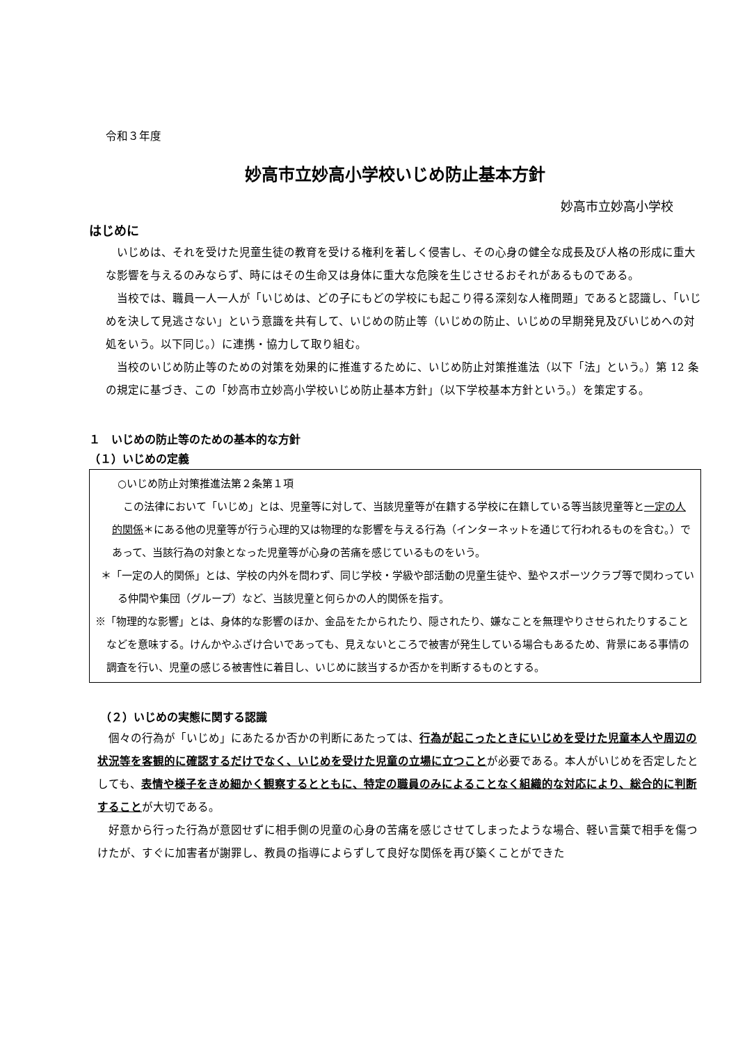令和３年度
妙高市立妙高小学校いじめ防止基本方針
妙高市立妙高小学校
はじめに
いじめは、それを受けた児童生徒の教育を受ける権利を著しく侵害し、その心身の健全な成長及び人格の形成に重大な影響を与えるのみならず、時にはその生命又は身体に重大な危険を生じさせるおそれがあるものである。
当校では、職員一人一人が「いじめは、どの子にもどの学校にも起こり得る深刻な人権問題」であると認識し、「いじめを決して見逃さない」という意識を共有して、いじめの防止等（いじめの防止、いじめの早期発見及びいじめへの対処をいう。以下同じ。）に連携・協力して取り組む。
当校のいじめ防止等のための対策を効果的に推進するために、いじめ防止対策推進法（以下「法」という。）第 12 条の規定に基づき、この「妙高市立妙高小学校いじめ防止基本方針」（以下学校基本方針という。）を策定する。
１　いじめの防止等のための基本的な方針
（１）いじめの定義
○いじめ防止対策推進法第２条第１項
この法律において「いじめ」とは、児童等に対して、当該児童等が在籍する学校に在籍している等当該児童等と一定の人的関係＊にある他の児童等が行う心理的又は物理的な影響を与える行為（インターネットを通じて行われるものを含む。）であって、当該行為の対象となった児童等が心身の苦痛を感じているものをいう。
＊「一定の人的関係」とは、学校の内外を問わず、同じ学校・学級や部活動の児童生徒や、塾やスポーツクラブ等で関わっている仲間や集団（グループ）など、当該児童と何らかの人的関係を指す。
※「物理的な影響」とは、身体的な影響のほか、金品をたかられたり、隠されたり、嫌なことを無理やりさせられたりすることなどを意味する。けんかやふざけ合いであっても、見えないところで被害が発生している場合もあるため、背景にある事情の調査を行い、児童の感じる被害性に着目し、いじめに該当するか否かを判断するものとする。
（２）いじめの実態に関する認識
個々の行為が「いじめ」にあたるか否かの判断にあたっては、行為が起こったときにいじめを受けた児童本人や周辺の状況等を客観的に確認するだけでなく、いじめを受けた児童の立場に立つことが必要である。本人がいじめを否定したとしても、表情や様子をきめ細かく観察するとともに、特定の職員のみによることなく組織的な対応により、総合的に判断することが大切である。
好意から行った行為が意図せずに相手側の児童の心身の苦痛を感じさせてしまったような場合、軽い言葉で相手を傷つけたが、すぐに加害者が謝罪し、教員の指導によらずして良好な関係を再び築くことができた